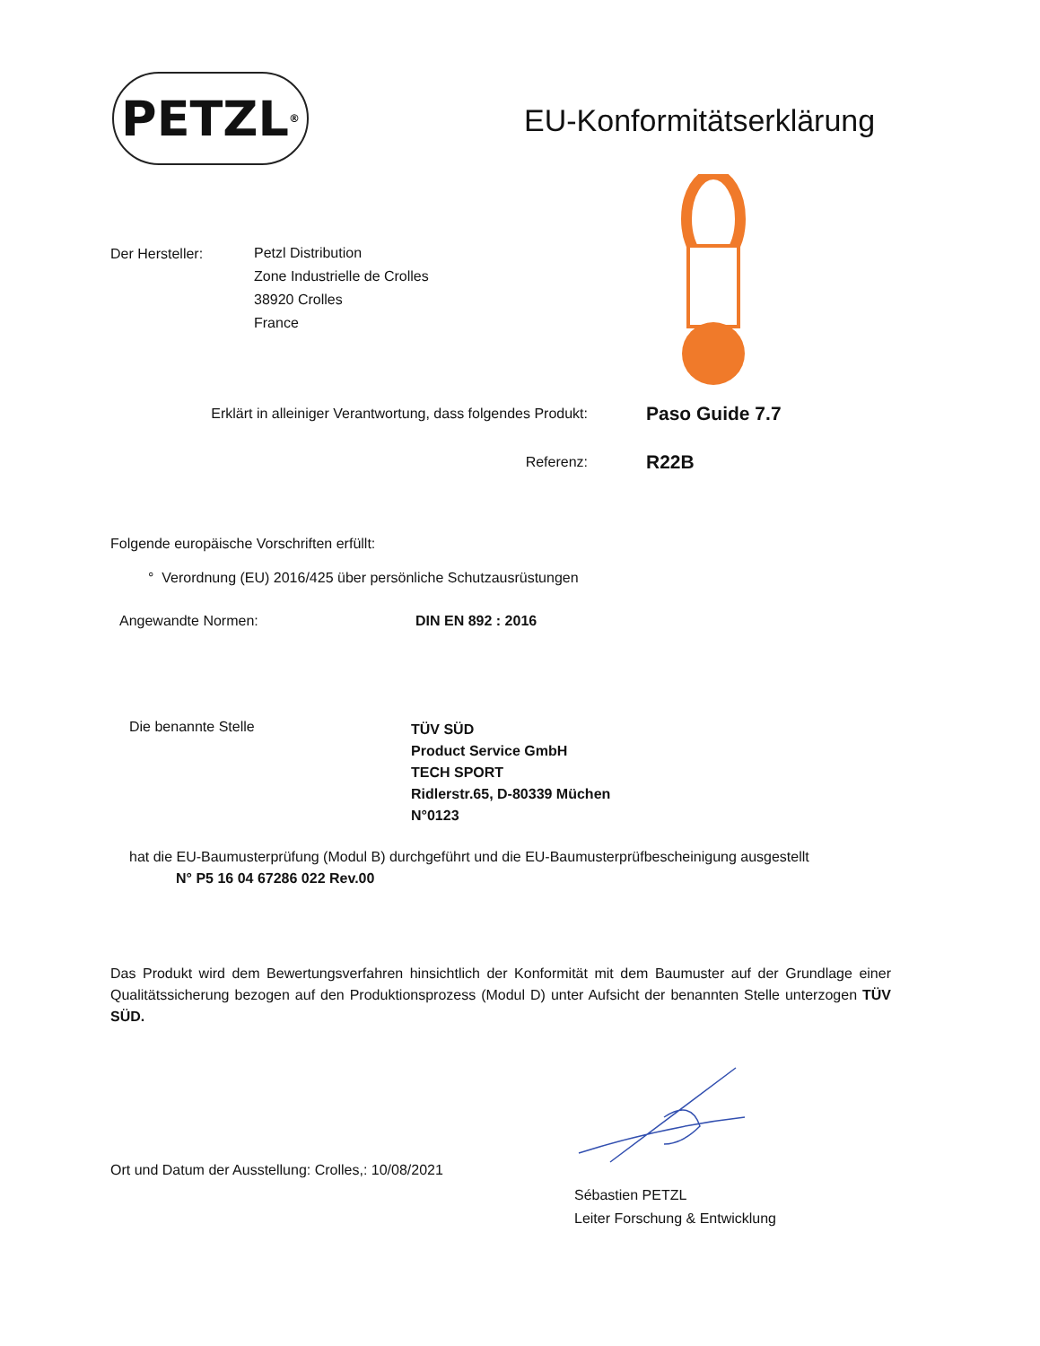PETZL<sup>®</sup>
EU-Konformitätserklärung
Der Hersteller:
Petzl Distribution
Zone Industrielle de Crolles
38920 Crolles
France
Erklärt in alleiniger Verantwortung, dass folgendes Produkt:
Paso Guide 7.7
Referenz:
R22B
Folgende europäische Vorschriften erfüllt:
° Verordnung (EU) 2016/425 über persönliche Schutzausrüstungen
Angewandte Normen: DIN EN 892 : 2016
Die benannte Stelle
TÜV SÜD
Product Service GmbH
TECH SPORT
Ridlerstr.65, D-80339 Müchen
N°0123
hat die EU-Baumusterprüfung (Modul B) durchgeführt und die EU-Baumusterprüfbescheinigung ausgestellt
N° P5 16 04 67286 022 Rev.00
Das Produkt wird dem Bewertungsverfahren hinsichtlich der Konformität mit dem Baumuster auf der Grundlage einer Qualitätssicherung bezogen auf den Produktionsprozess (Modul D) unter Aufsicht der benannten Stelle unterzogen TÜV SÜD.
Ort und Datum der Ausstellung: Crolles,: 10/08/2021
Sébastien PETZL
Leiter Forschung & Entwicklung